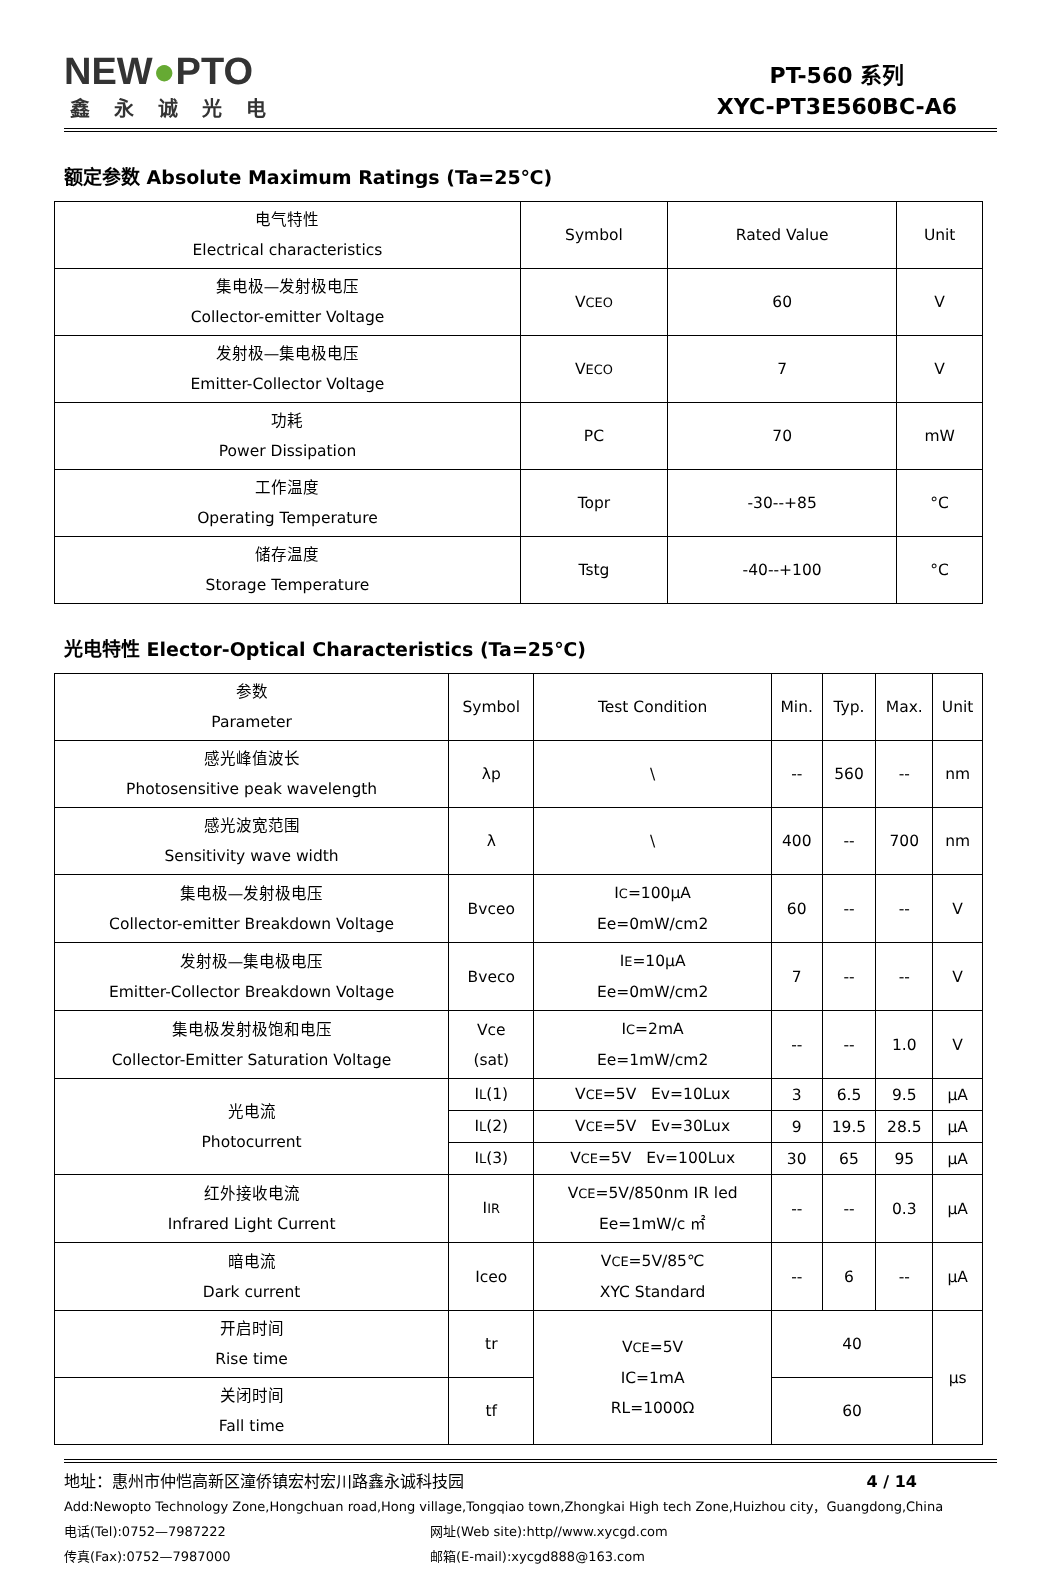NEW●PTO
鑫永诚光电
PT-560 系列
XYC-PT3E560BC-A6
额定参数 Absolute Maximum Ratings (Ta=25℃)
| 电气特性 Electrical characteristics | Symbol | Rated Value | Unit |
| 集电极—发射极电压 Collector-emitter Voltage | V CEO | 60 | V |
| 发射极—集电极电压 Emitter-Collector Voltage | V ECO | 7 | V |
| 功耗 Power Dissipation | PC | 70 | mW |
| 工作温度 Operating Temperature | Topr | -30--+85 | °C |
| 储存温度 Storage Temperature | Tstg | -40--+100 | °C |
光电特性 Elector-Optical Characteristics (Ta=25℃)
| 参数 Parameter | Symbol | Test Condition | Min. | Typ. | Max. | Unit |
| 感光峰值波长 Photosensitive peak wavelength | λp | \ | -- | 560 | -- | nm |
| 感光波宽范围 Sensitivity wave width | λ | \ | 400 | -- | 700 | nm |
| 集电极—发射极电压 Collector-emitter Breakdown Voltage | Bvceo | I C =100μA Ee=0mW/cm2 | 60 | -- | -- | V |
| 发射极—集电极电压 Emitter-Collector Breakdown Voltage | Bveco | I E =10μA Ee=0mW/cm2 | 7 | -- | -- | V |
| 集电极发射极饱和电压 Collector-Emitter Saturation Voltage | Vce (sat) | I C =2mA Ee=1mW/cm2 | -- | -- | 1.0 | V |
| 光电流 Photocurrent | I L (1) | V CE =5V Ev=10Lux | 3 | 6.5 | 9.5 | μA |
| | I L (2) | V CE =5V Ev=30Lux | 9 | 19.5 | 28.5 | μA |
| | I L (3) | V CE =5V Ev=100Lux | 30 | 65 | 95 | μA |
| 红外接收电流 Infrared Light Current | I IR | V CE =5V/850nm IR led Ee=1mW/c ㎡ | -- | -- | 0.3 | μA |
| 暗电流 Dark current | Iceo | V CE =5V/85℃ XYC Standard | -- | 6 | -- | μA |
| 开启时间 Rise time | tr | V CE =5V IC=1mA RL=1000Ω | 40 | | | μs |
| 关闭时间 Fall time | tf | | 60 | | | |
地址：惠州市仲恺高新区潼侨镇宏村宏川路鑫永诚科技园 4 / 14
Add:Newopto Technology Zone,Hongchuan road,Hong village,Tongqiao town,Zhongkai High tech Zone,Huizhou city，Guangdong,China
电话(Tel):0752—7987222 网址(Web site):http//www.xycgd.com
传真(Fax):0752—7987000 邮箱(E-mail):xycgd888@163.com